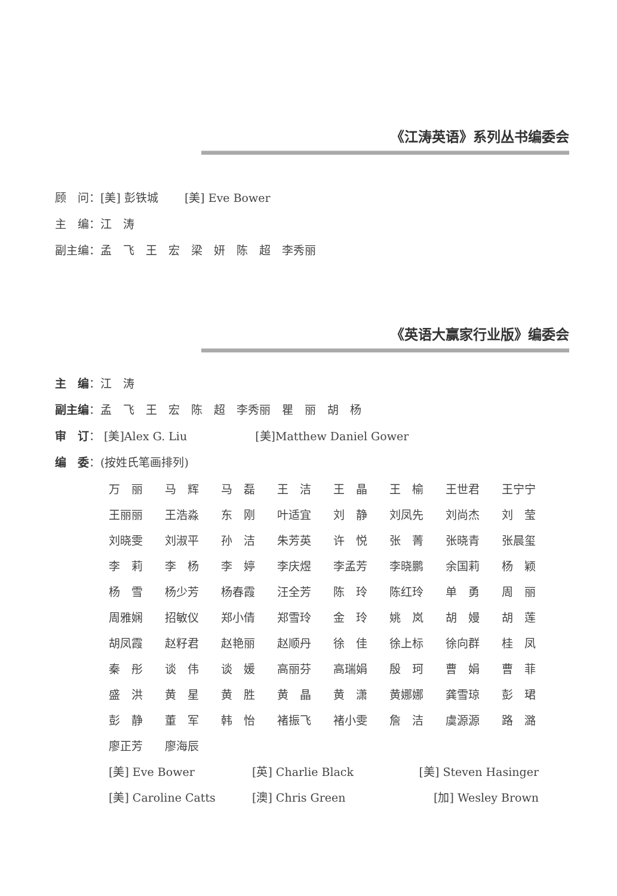《江涛英语》系列丛书编委会
顾　问：[美] 彭铁城　　 [美] Eve Bower
主　编：江　涛
副主编：孟　飞　王　宏　梁　妍　陈　超　李秀丽
《英语大赢家行业版》编委会
主　编：江　涛
副主编：孟　飞　王　宏　陈　超　李秀丽　瞿　丽　胡　杨
审　订： [美]Alex G. Liu　　　　　　[美]Matthew Daniel Gower
编　委：(按姓氏笔画排列)
| 万 丽 | 马 辉 | 马 磊 | 王 洁 | 王 晶 | 王 榆 | 王世君 | 王宁宁 |
| 王丽丽 | 王浩淼 | 东 刚 | 叶适宜 | 刘 静 | 刘凤先 | 刘尚杰 | 刘 莹 |
| 刘晓雯 | 刘淑平 | 孙 洁 | 朱芳英 | 许 悦 | 张 菁 | 张晓青 | 张晨玺 |
| 李 莉 | 李 杨 | 李 婷 | 李庆煜 | 李孟芳 | 李晓鹏 | 余国莉 | 杨 颖 |
| 杨 雪 | 杨少芳 | 杨春霞 | 汪全芳 | 陈 玲 | 陈红玲 | 单 勇 | 周 丽 |
| 周雅娴 | 招敏仪 | 郑小倩 | 郑雪玲 | 金 玲 | 姚 岚 | 胡 嫚 | 胡 莲 |
| 胡凤霞 | 赵籽君 | 赵艳丽 | 赵顺丹 | 徐 佳 | 徐上标 | 徐向群 | 桂 凤 |
| 秦 彤 | 谈 伟 | 谈 媛 | 高丽芬 | 高瑞娟 | 殷 珂 | 曹 娟 | 曹 菲 |
| 盛 洪 | 黄 星 | 黄 胜 | 黄 晶 | 黄 潇 | 黄娜娜 | 龚雪琼 | 彭 珺 |
| 彭 静 | 董 军 | 韩 怡 | 褚振飞 | 褚小雯 | 詹 洁 | 虞源源 | 路 潞 |
| 廖正芳 | 廖海辰 | | | | | | |
| [美] Eve Bower | [英] Charlie Black | [美] Steven Hasinger |
| [美] Caroline Catts | [澳] Chris Green | [加] Wesley Brown |